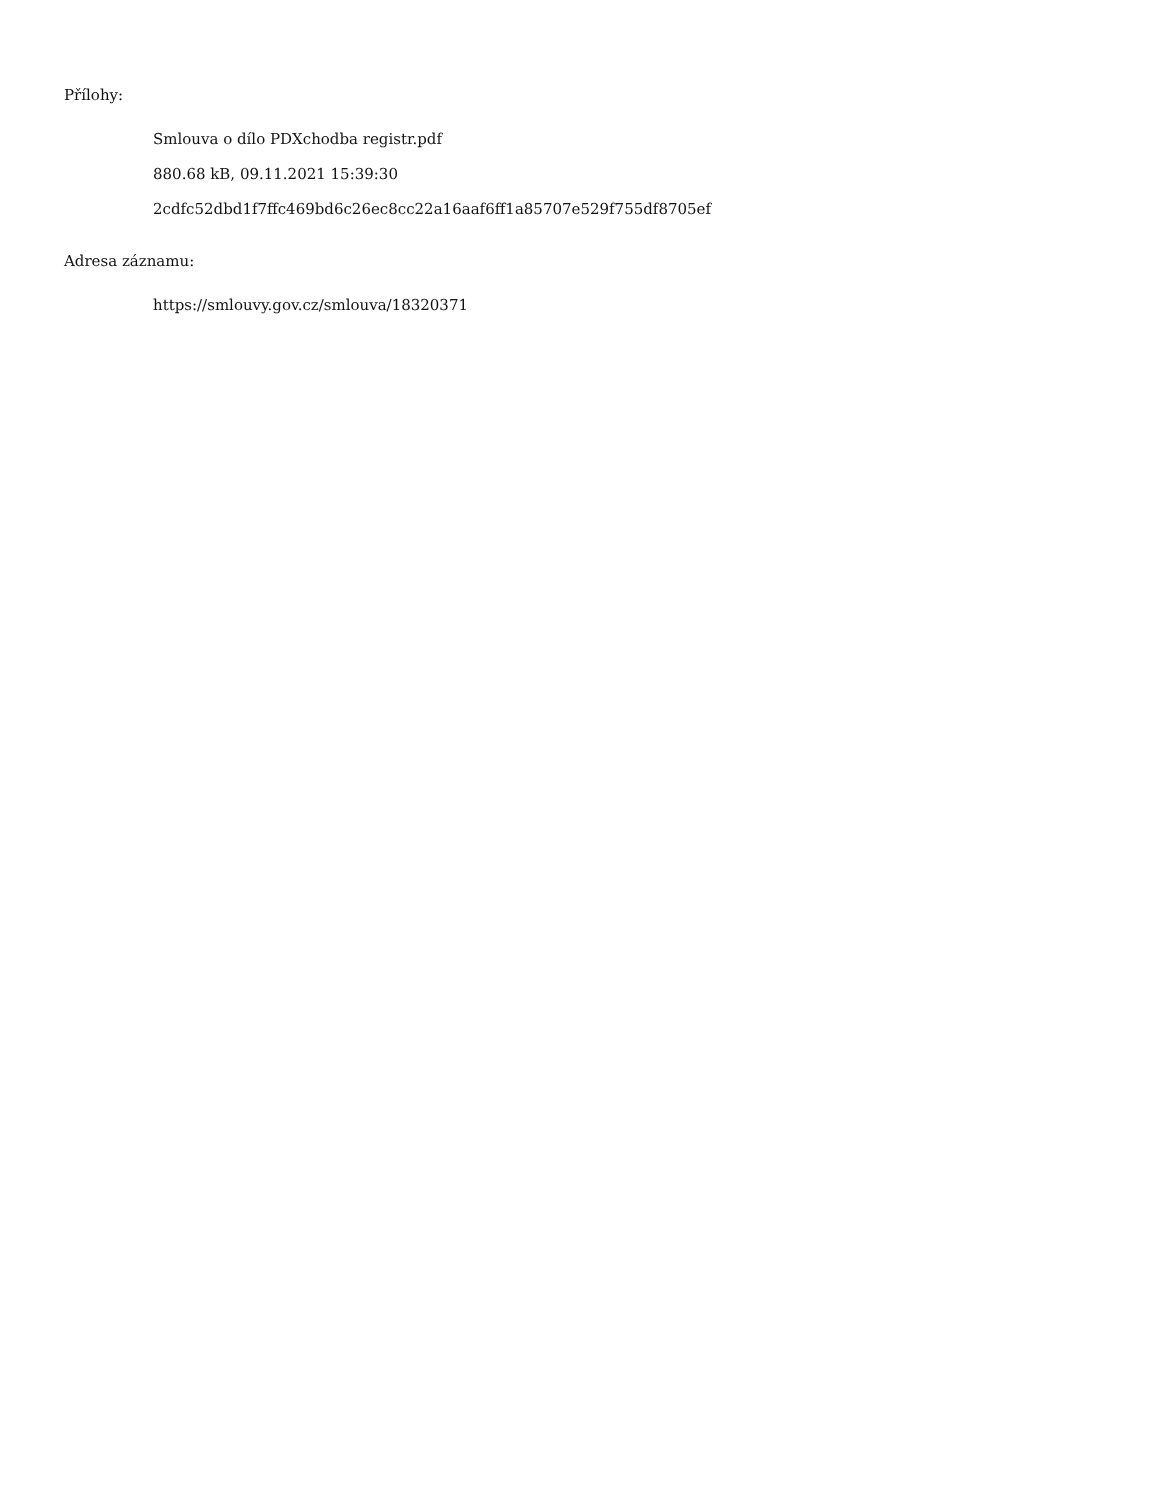Přílohy:
Smlouva o dílo PDXchodba registr.pdf
880.68 kB, 09.11.2021 15:39:30
2cdfc52dbd1f7ffc469bd6c26ec8cc22a16aaf6ff1a85707e529f755df8705ef
Adresa záznamu:
https://smlouvy.gov.cz/smlouva/18320371